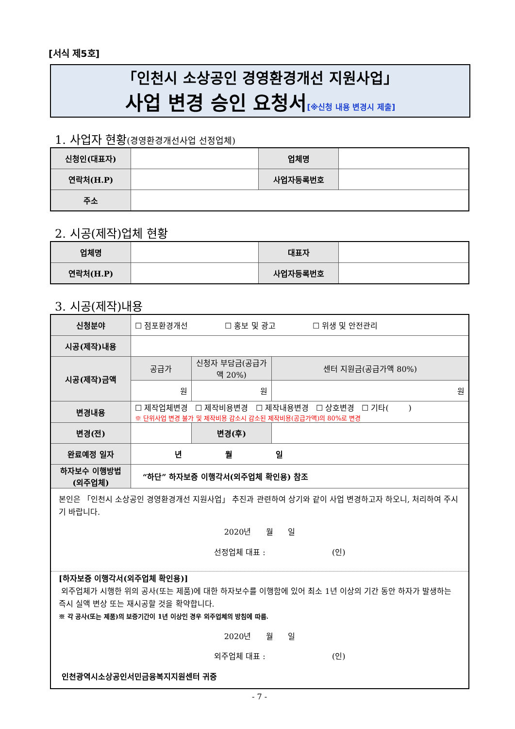[서식 제5호]
「인천시 소상공인 경영환경개선 지원사업」
사업 변경 승인 요청서[※신청 내용 변경시 제출]
1. 사업자 현황(경영환경개선사업 선정업체)
| 신청인(대표자) | | 업체명 | |
| 연락처(H.P) | | 사업자등록번호 | |
| 주소 | | | |
2. 시공(제작)업체 현황
| 업체명 | | 대표자 | |
| 연락처(H.P) | | 사업자등록번호 | |
3. 시공(제작)내용
| 신청분야 | ☐ 점포환경개선 ☐ 홍보 및 광고 ☐ 위생 및 안전관리 | | |
| 시공(제작)내용 | | | |
| 시공(제작)금액 | 공급가 | 신청자 부담금(공급가액 20%) | 센터 지원금(공급가액 80%) |
| | 원 | 원 | 원 |
| 변경내용 | ☐ 제작업체변경 ☐ 제작비용변경 ☐ 제작내용변경 ☐ 상호변경 ☐ 기타( ) ※ 단위사업 변경 불가 및 제작비용 감소시 감소된 제작비용(공급가액)의 80%로 변경 | | |
| 변경(전) | | 변경(후) | |
| 완료예정 일자 | 년 월 일 | | |
| 하자보수 이행방법 (외주업체) | “하단” 하자보증 이행각서(외주업체 확인용) 참조 | | |
| 본인은 「인천시 소상공인 경영환경개선 지원사업」 추진과 관련하여 상기와 같이 사업 변경하고자 하오니, 처리하여 주시기 바랍니다. 2020년 월 일 선정업체 대표 : (인) [하자보증 이행각서(외주업체 확인용)] 외주업체가 시행한 위의 공사(또는 제품)에 대한 하자보수를 이행함에 있어 최소 1년 이상의 기간 동안 하자가 발생하는 즉시 실액 변상 또는 재시공할 것을 확약합니다. ※ 각 공사(또는 제품)의 보증기간이 1년 이상인 경우 외주업체의 방침에 따름. 2020년 월 일 외주업체 대표 : (인) 인천광역시소상공인서민금융복지지원센터 귀중 | | | |
- 7 -